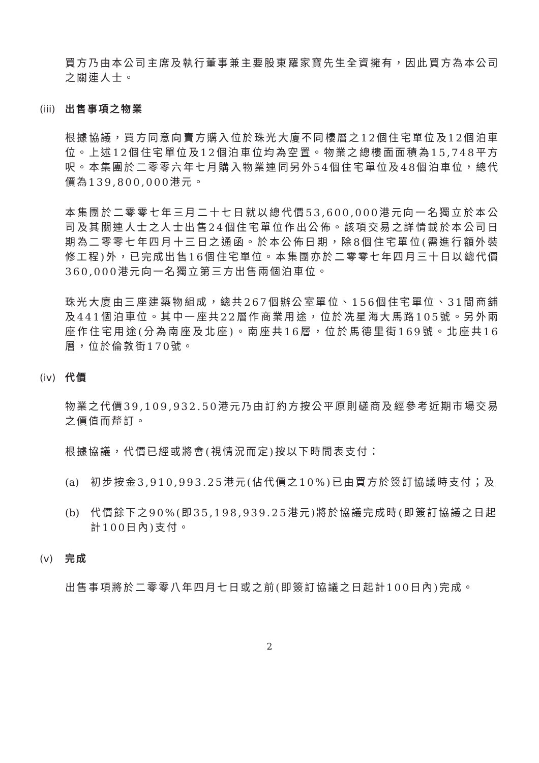買方乃由本公司主席及執行董事兼主要股東羅家寶先生全資擁有，因此買方為本公司之關連人士。
(iii) 出售事項之物業
根據協議，買方同意向賣方購入位於珠光大廈不同樓層之12個住宅單位及12個泊車位。上述12個住宅單位及12個泊車位均為空置。物業之總樓面面積為15,748平方呎。本集團於二零零六年七月購入物業連同另外54個住宅單位及48個泊車位，總代價為139,800,000港元。
本集團於二零零七年三月二十七日就以總代價53,600,000港元向一名獨立於本公司及其關連人士之人士出售24個住宅單位作出公佈。該項交易之詳情載於本公司日期為二零零七年四月十三日之通函。於本公佈日期，除8個住宅單位(需進行額外裝修工程)外，已完成出售16個住宅單位。本集團亦於二零零七年四月三十日以總代價360,000港元向一名獨立第三方出售兩個泊車位。
珠光大廈由三座建築物組成，總共267個辦公室單位、156個住宅單位、31間商舖及441個泊車位。其中一座共22層作商業用途，位於冼星海大馬路105號。另外兩座作住宅用途(分為南座及北座)。南座共16層，位於馬德里街169號。北座共16層，位於倫敦街170號。
(iv) 代價
物業之代價39,109,932.50港元乃由訂約方按公平原則磋商及經參考近期市場交易之價值而釐訂。
根據協議，代價已經或將會(視情況而定)按以下時間表支付：
(a) 初步按金3,910,993.25港元(佔代價之10%)已由買方於簽訂協議時支付；及
(b) 代價餘下之90%(即35,198,939.25港元)將於協議完成時(即簽訂協議之日起計100日內)支付。
(v) 完成
出售事項將於二零零八年四月七日或之前(即簽訂協議之日起計100日內)完成。
2